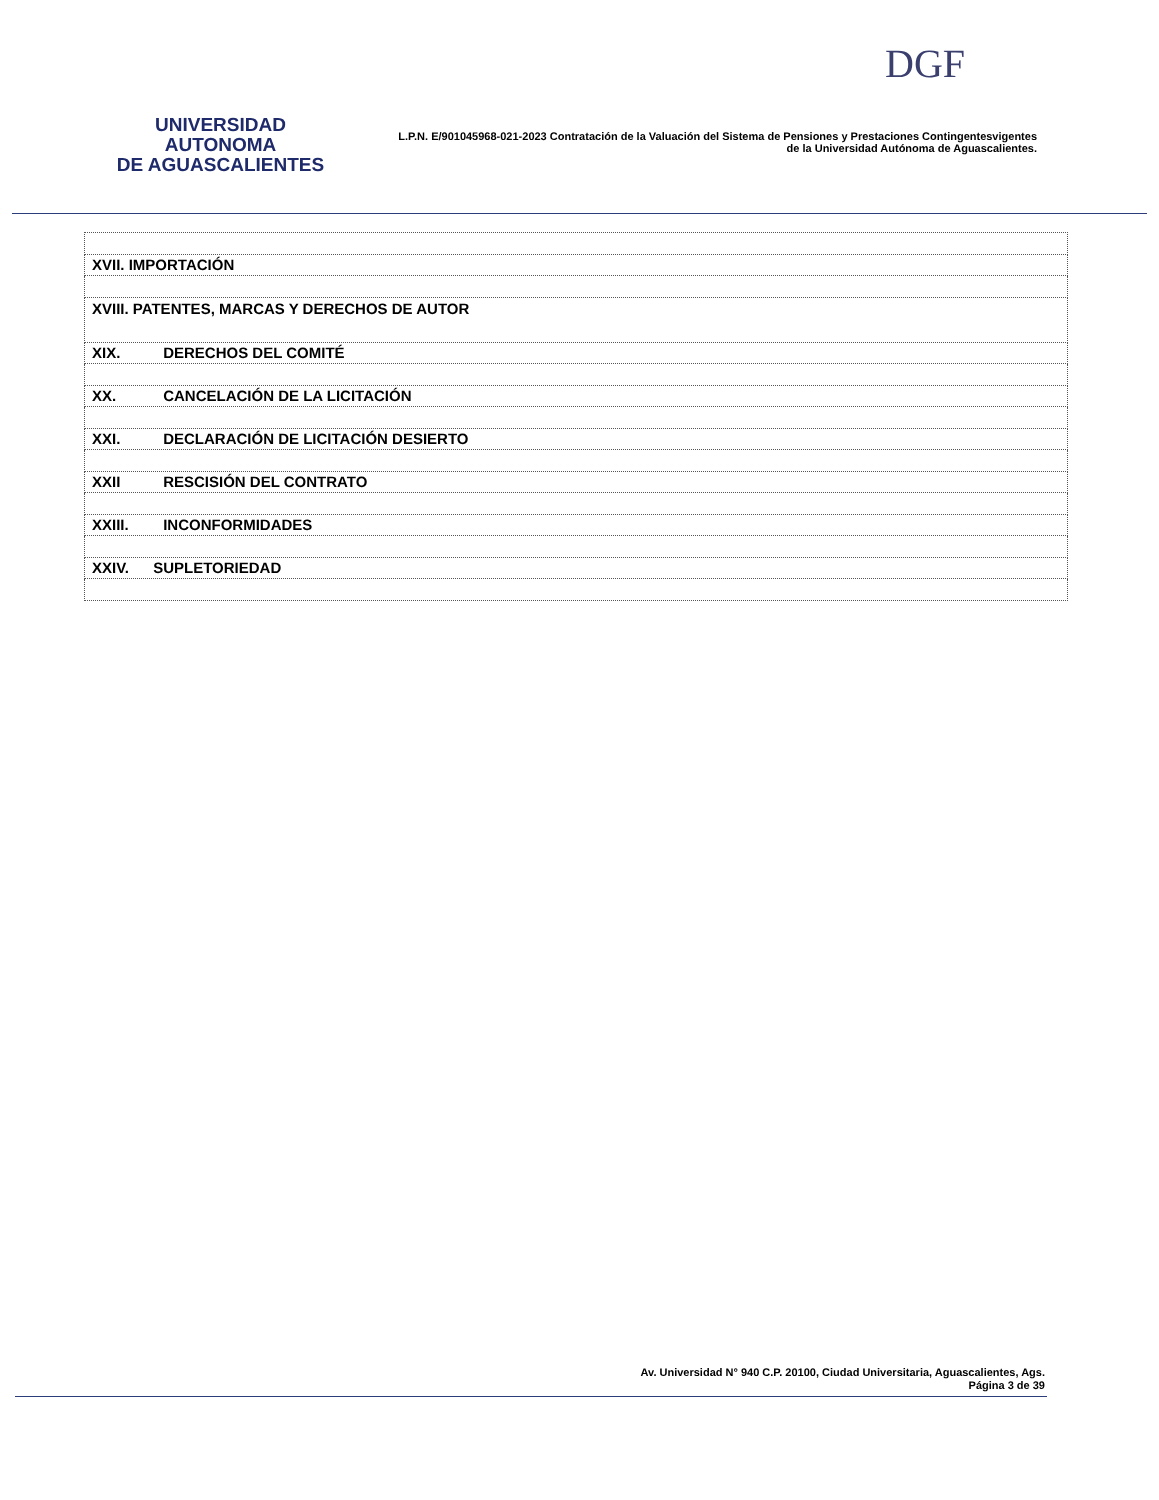UNIVERSIDAD AUTONOMA
DE AGUASCALIENTES
L.P.N. E/901045968-021-2023 Contratación de la Valuación del Sistema de Pensiones y Prestaciones Contingentesvigentes
de la Universidad Autónoma de Aguascalientes.
DGF
| XVII. IMPORTACIÓN |
| XVIII. PATENTES, MARCAS Y DERECHOS DE AUTOR |
| XIX. DERECHOS DEL COMITÉ |
| XX. CANCELACIÓN DE LA LICITACIÓN |
| XXI. DECLARACIÓN DE LICITACIÓN DESIERTO |
| XXII RESCISIÓN DEL CONTRATO |
| XXIII. INCONFORMIDADES |
| XXIV. SUPLETORIEDAD |
Av. Universidad N° 940 C.P. 20100, Ciudad Universitaria, Aguascalientes, Ags.
Página 3 de 39